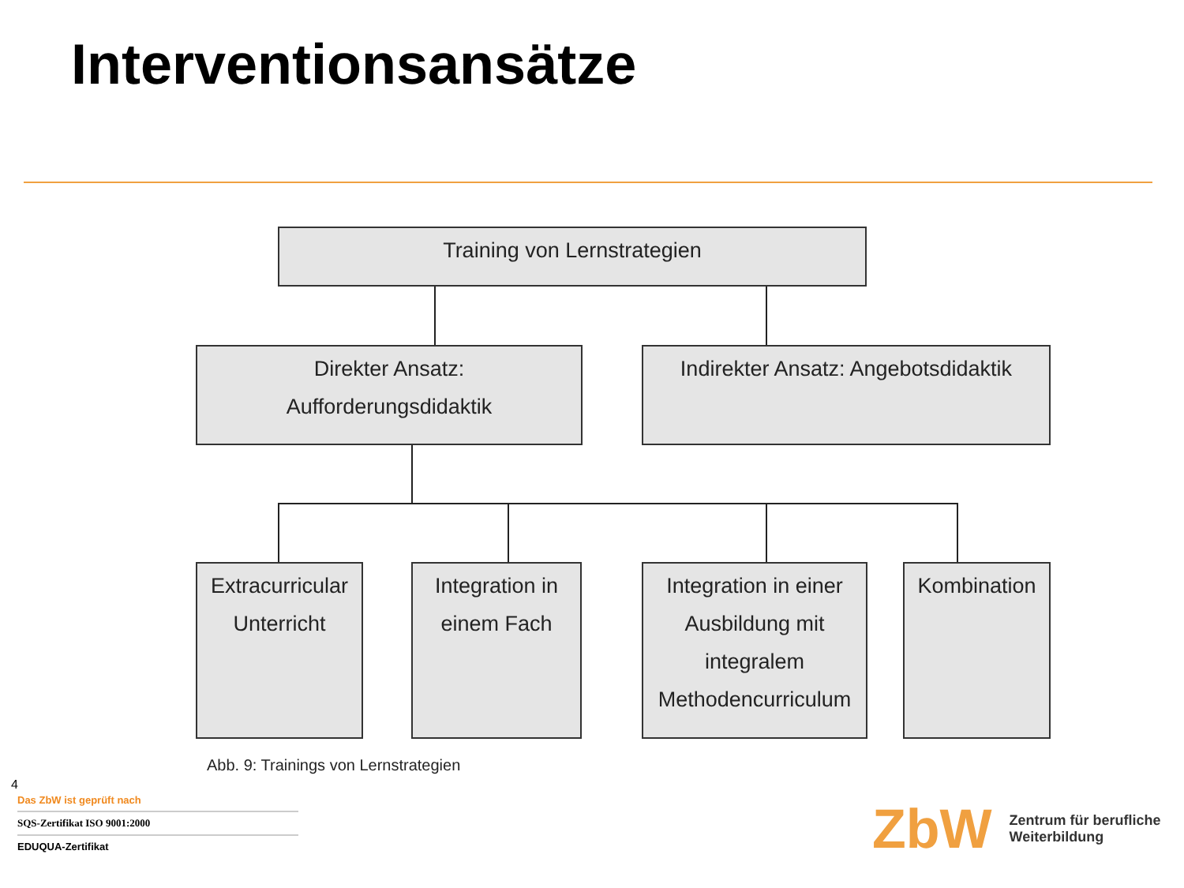Interventionsansätze
Training von Lernstrategien
Direkter Ansatz:
Aufforderungsdidaktik
Indirekter Ansatz: Angebotsdidaktik
Extracurricular
Unterricht
Integration in
einem Fach
Integration in einer
Ausbildung mit
integralem
Methodencurriculum
Kombination
Abb. 9: Trainings von Lernstrategien
4
Das ZbW ist geprüft nach
SQS-Zertifikat ISO 9001:2000
EDUQUA-Zertifikat
ZbW Zentrum für berufliche
Weiterbildung